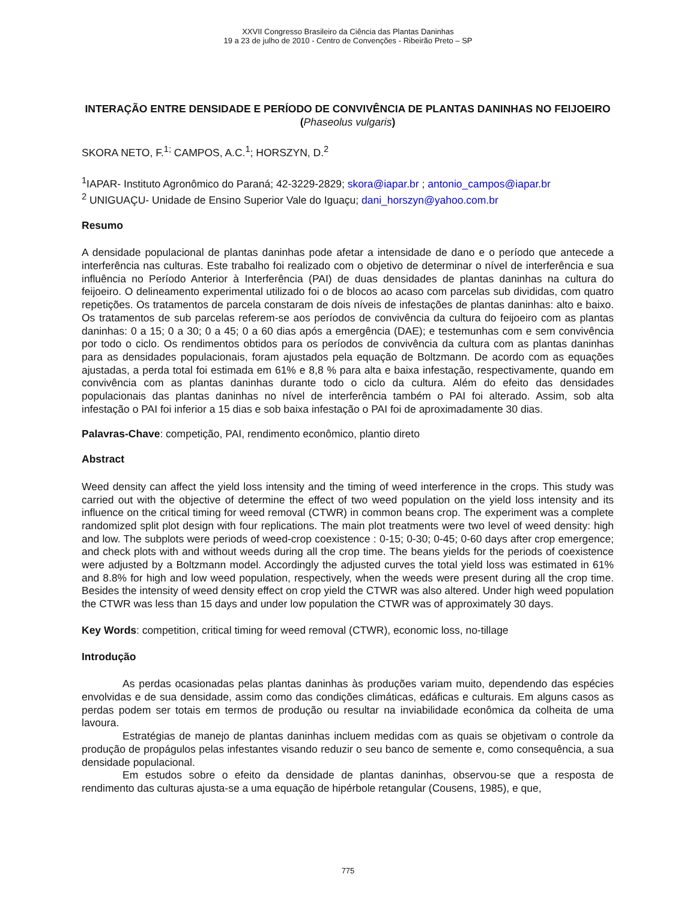XXVII Congresso Brasileiro da Ciência das Plantas Daninhas
19 a 23 de julho de 2010 - Centro de Convenções - Ribeirão Preto – SP
INTERAÇÃO ENTRE DENSIDADE E PERÍODO DE CONVIVÊNCIA DE PLANTAS DANINHAS NO FEIJOEIRO (Phaseolus vulgaris)
SKORA NETO, F.<sup>1;</sup> CAMPOS, A.C.<sup>1</sup>; HORSZYN, D.<sup>2</sup>
<sup>1</sup> IAPAR- Instituto Agronômico do Paraná; 42-3229-2829; skora@iapar.br ; antonio_campos@iapar.br
<sup>2</sup> UNIGUAÇU- Unidade de Ensino Superior Vale do Iguaçu; dani_horszyn@yahoo.com.br
Resumo
A densidade populacional de plantas daninhas pode afetar a intensidade de dano e o período que antecede a interferência nas culturas. Este trabalho foi realizado com o objetivo de determinar o nível de interferência e sua influência no Período Anterior à Interferência (PAI) de duas densidades de plantas daninhas na cultura do feijoeiro. O delineamento experimental utilizado foi o de blocos ao acaso com parcelas sub divididas, com quatro repetições. Os tratamentos de parcela constaram de dois níveis de infestações de plantas daninhas: alto e baixo. Os tratamentos de sub parcelas referem-se aos períodos de convivência da cultura do feijoeiro com as plantas daninhas: 0 a 15; 0 a 30; 0 a 45; 0 a 60 dias após a emergência (DAE); e testemunhas com e sem convivência por todo o ciclo. Os rendimentos obtidos para os períodos de convivência da cultura com as plantas daninhas para as densidades populacionais, foram ajustados pela equação de Boltzmann. De acordo com as equações ajustadas, a perda total foi estimada em 61% e 8,8 % para alta e baixa infestação, respectivamente, quando em convivência com as plantas daninhas durante todo o ciclo da cultura. Além do efeito das densidades populacionais das plantas daninhas no nível de interferência também o PAI foi alterado. Assim, sob alta infestação o PAI foi inferior a 15 dias e sob baixa infestação o PAI foi de aproximadamente 30 dias.
Palavras-Chave: competição, PAI, rendimento econômico, plantio direto
Abstract
Weed density can affect the yield loss intensity and the timing of weed interference in the crops. This study was carried out with the objective of determine the effect of two weed population on the yield loss intensity and its influence on the critical timing for weed removal (CTWR) in common beans crop. The experiment was a complete randomized split plot design with four replications. The main plot treatments were two level of weed density: high and low. The subplots were periods of weed-crop coexistence : 0-15; 0-30; 0-45; 0-60 days after crop emergence; and check plots with and without weeds during all the crop time. The beans yields for the periods of coexistence were adjusted by a Boltzmann model. Accordingly the adjusted curves the total yield loss was estimated in 61% and 8.8% for high and low weed population, respectively, when the weeds were present during all the crop time. Besides the intensity of weed density effect on crop yield the CTWR was also altered. Under high weed population the CTWR was less than 15 days and under low population the CTWR was of approximately 30 days.
Key Words: competition, critical timing for weed removal (CTWR), economic loss, no-tillage
Introdução
As perdas ocasionadas pelas plantas daninhas às produções variam muito, dependendo das espécies envolvidas e de sua densidade, assim como das condições climáticas, edáficas e culturais. Em alguns casos as perdas podem ser totais em termos de produção ou resultar na inviabilidade econômica da colheita de uma lavoura.
Estratégias de manejo de plantas daninhas incluem medidas com as quais se objetivam o controle da produção de propágulos pelas infestantes visando reduzir o seu banco de semente e, como consequência, a sua densidade populacional.
Em estudos sobre o efeito da densidade de plantas daninhas, observou-se que a resposta de rendimento das culturas ajusta-se a uma equação de hipérbole retangular (Cousens, 1985), e que,
775